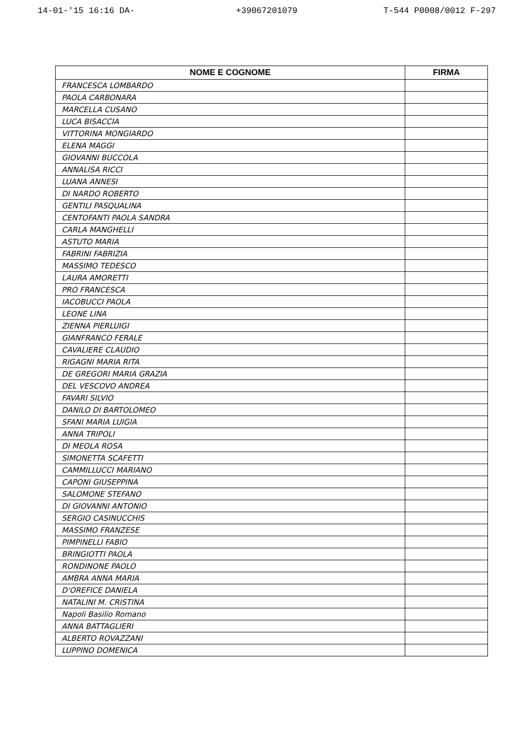14-01-'15 16:16 DA- +39067201079 T-544 P0008/0012 F-297
| NOME E COGNOME | FIRMA |
| --- | --- |
| FRANCESCA LOMBARDO | |
| PAOLA CARBONARA | |
| MARCELLA CUSANO | |
| LUCA BISACCIA | |
| VITTORINA MONGIARDO | |
| ELENA MAGGI | |
| GIOVANNI BUCCOLA | |
| ANNALISA RICCI | |
| LUANA ANNESI | |
| DI NARDO ROBERTO | |
| GENTILI PASQUALINA | |
| CENTOFANTI PAOLA SANDRA | |
| CARLA MANGHELLI | |
| ASTUTO MARIA | |
| FABRINI FABRIZIA | |
| MASSIMO TEDESCO | |
| LAURA AMORETTI | |
| PRO FRANCESCA | |
| IACOBUCCI PAOLA | |
| LEONE LINA | |
| ZIENNA PIERLUIGI | |
| GIANFRANCO FERALE | |
| CAVALIERE CLAUDIO | |
| RIGAGNI MARIA RITA | |
| DE GREGORI MARIA GRAZIA | |
| DEL VESCOVO ANDREA | |
| FAVARI SILVIO | |
| DANILO DI BARTOLOMEO | |
| SFANI MARIA LUIGIA | |
| ANNA TRIPOLI | |
| DI MEOLA ROSA | |
| SIMONETTA SCAFETTI | |
| CAMMILLUCCI MARIANO | |
| CAPONI GIUSEPPINA | |
| SALOMONE STEFANO | |
| DI GIOVANNI ANTONIO | |
| SERGIO CASINUCCHIS | |
| MASSIMO FRANZESE | |
| PIMPINELLI FABIO | |
| BRINGIOTTI PAOLA | |
| RONDINONE PAOLO | |
| AMBRA ANNA MARIA | |
| D'OREFICE DANIELA | |
| NATALINI M. CRISTINA | |
| Napoli Basilio Romano | |
| ANNA BATTAGLIERI | |
| ALBERTO ROVAZZANI | |
| LUPPINO DOMENICA | |